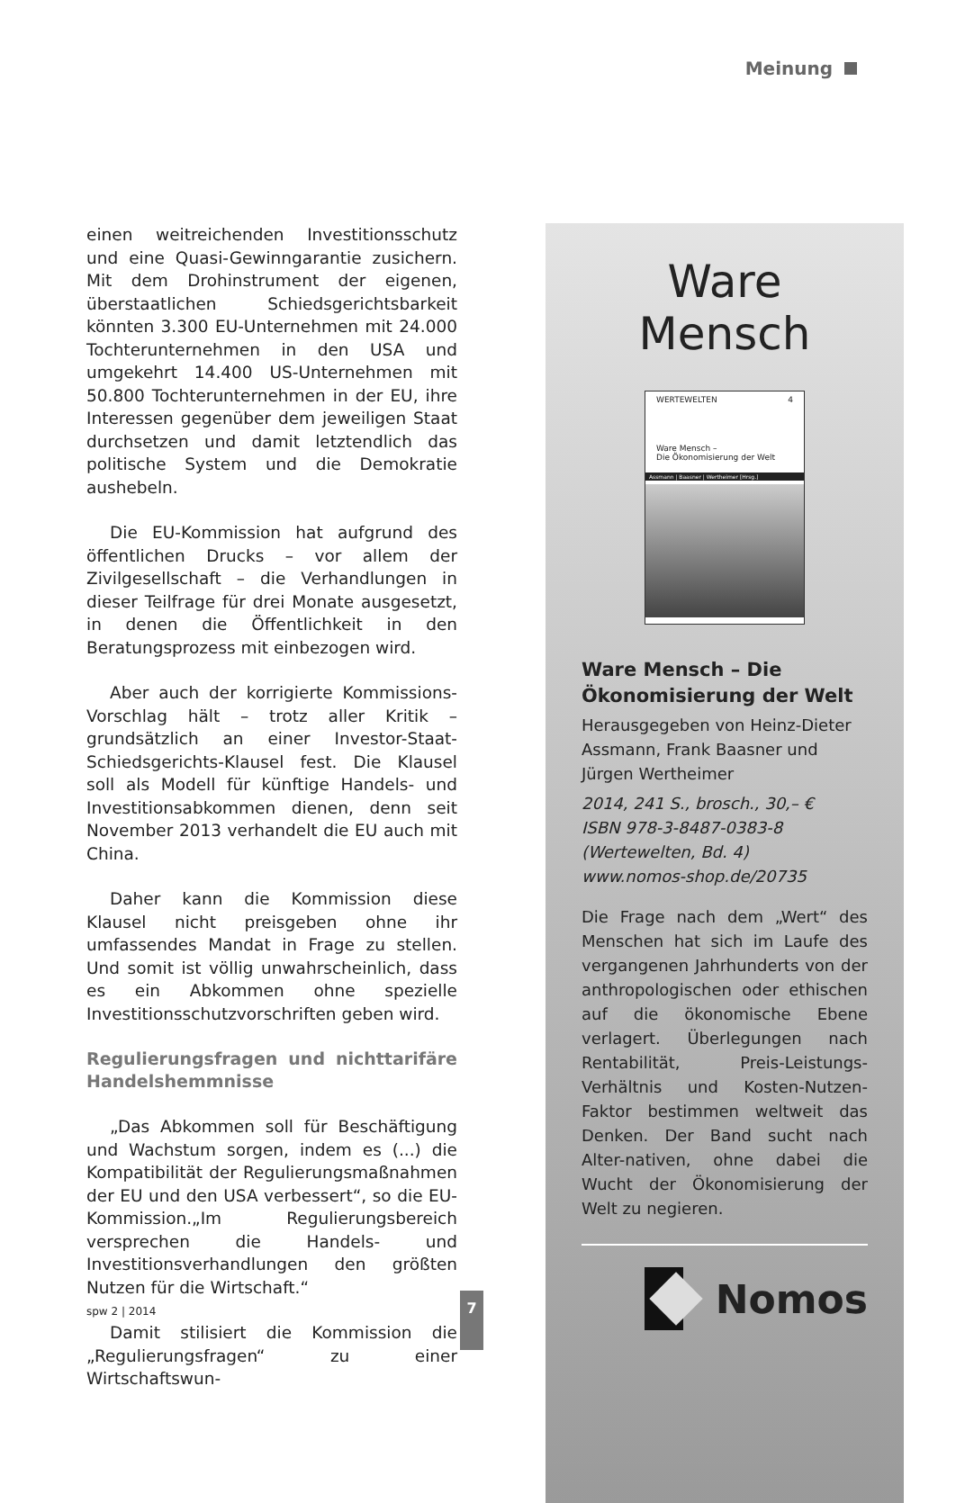Meinung
einen weitreichenden Investitionsschutz und eine Quasi-Gewinngarantie zusichern. Mit dem Drohinstrument der eigenen, überstaatlichen Schiedsgerichtsbarkeit könnten 3.300 EU-Unternehmen mit 24.000 Tochterunternehmen in den USA und umgekehrt 14.400 US-Unternehmen mit 50.800 Tochterunternehmen in der EU, ihre Interessen gegenüber dem jeweiligen Staat durchsetzen und damit letztendlich das politische System und die Demokratie aushebeln.
Die EU-Kommission hat aufgrund des öffentlichen Drucks – vor allem der Zivilgesellschaft – die Verhandlungen in dieser Teilfrage für drei Monate ausgesetzt, in denen die Öffentlichkeit in den Beratungsprozess mit einbezogen wird.
Aber auch der korrigierte Kommissions-Vorschlag hält – trotz aller Kritik – grundsätzlich an einer Investor-Staat-Schiedsgerichts-Klausel fest. Die Klausel soll als Modell für künftige Handels- und Investitionsabkommen dienen, denn seit November 2013 verhandelt die EU auch mit China.
Daher kann die Kommission diese Klausel nicht preisgeben ohne ihr umfassendes Mandat in Frage zu stellen. Und somit ist völlig unwahrscheinlich, dass es ein Abkommen ohne spezielle Investitionsschutzvorschriften geben wird.
Regulierungsfragen und nichttarifäre Handelshemmnisse
„Das Abkommen soll für Beschäftigung und Wachstum sorgen, indem es (...) die Kompatibilität der Regulierungsmaßnahmen der EU und den USA verbessert“, so die EU-Kommission.„Im Regulierungsbereich versprechen die Handels- und Investitionsverhandlungen den größten Nutzen für die Wirtschaft.“
Damit stilisiert die Kommission die „Regulierungsfragen“ zu einer Wirtschaftswun-
Ware
Mensch
WERTEWELTEN 4
Ware Mensch –
Die Ökonomisierung der Welt
Assmann | Baasner | Wertheimer [Hrsg.]
Ware Mensch – Die Ökonomisierung der Welt
Herausgegeben von Heinz-Dieter Assmann, Frank Baasner und Jürgen Wertheimer
2014, 241 S., brosch., 30,– €
ISBN 978-3-8487-0383-8
(Wertewelten, Bd. 4)
www.nomos-shop.de/20735
Die Frage nach dem „Wert“ des Menschen hat sich im Laufe des vergangenen Jahrhunderts von der anthropologischen oder ethischen auf die ökonomische Ebene verlagert. Überlegungen nach Rentabilität, Preis-Leistungs-Verhältnis und Kosten-Nutzen-Faktor bestimmen weltweit das Denken. Der Band sucht nach Alter-nativen, ohne dabei die Wucht der Ökonomisierung der Welt zu negieren.
Nomos
spw 2 | 2014
7